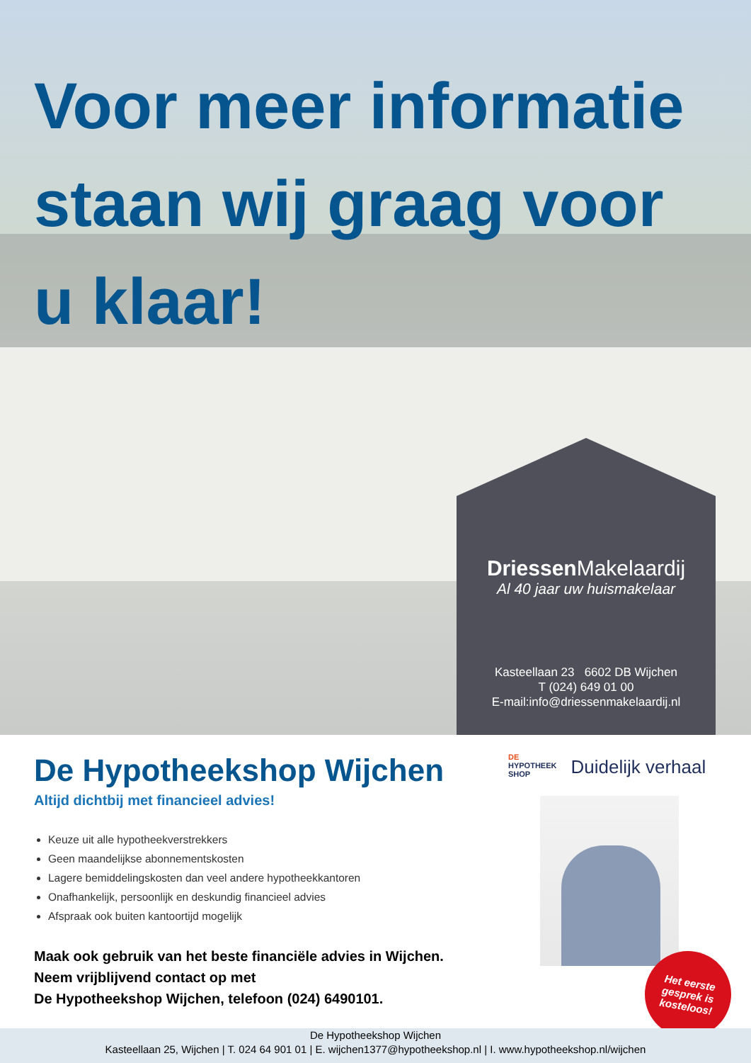Voor meer informatie staan wij graag voor u klaar!
Driessen Makelaardij
Al 40 jaar uw huismakelaar
Kasteellaan 23 6602 DB Wijchen
T (024) 649 01 00
E-mail:info@driessenmakelaardij.nl
De Hypotheekshop Wijchen
Altijd dichtbij met financieel advies!
Keuze uit alle hypotheekverstrekkers
Geen maandelijkse abonnementskosten
Lagere bemiddelingskosten dan veel andere hypotheekkantoren
Onafhankelijk, persoonlijk en deskundig financieel advies
Afspraak ook buiten kantoortijd mogelijk
Maak ook gebruik van het beste financiële advies in Wijchen. Neem vrijblijvend contact op met
De Hypotheekshop Wijchen, telefoon (024) 6490101.
DE
HYPOTHEEK
SHOP
Duidelijk verhaal
Het eerste
gesprek is
kosteloos!
De Hypotheekshop Wijchen
Kasteellaan 25, Wijchen | T. 024 64 901 01 | E. wijchen1377@hypotheekshop.nl | I. www.hypotheekshop.nl/wijchen